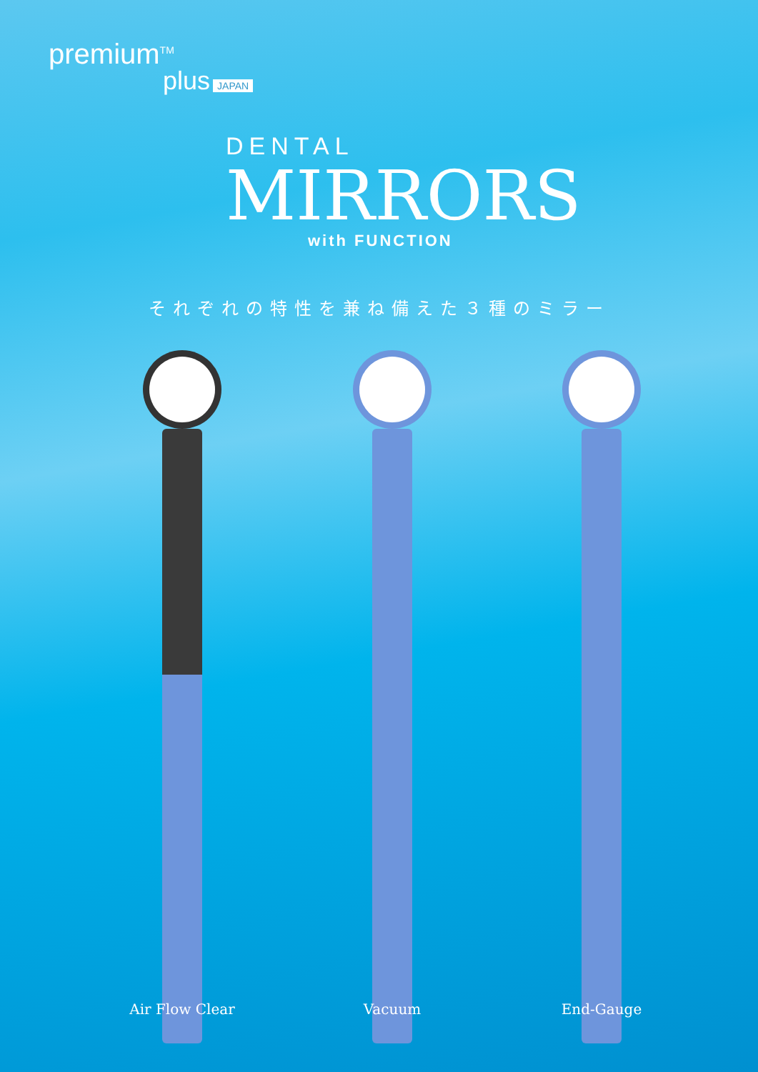premium<sup>TM</sup>
plus JAPAN
DENTAL
MIRRORS
with FUNCTION
それぞれの特性を兼ね備えた３種のミラー
Air Flow Clear Vacuum End-Gauge